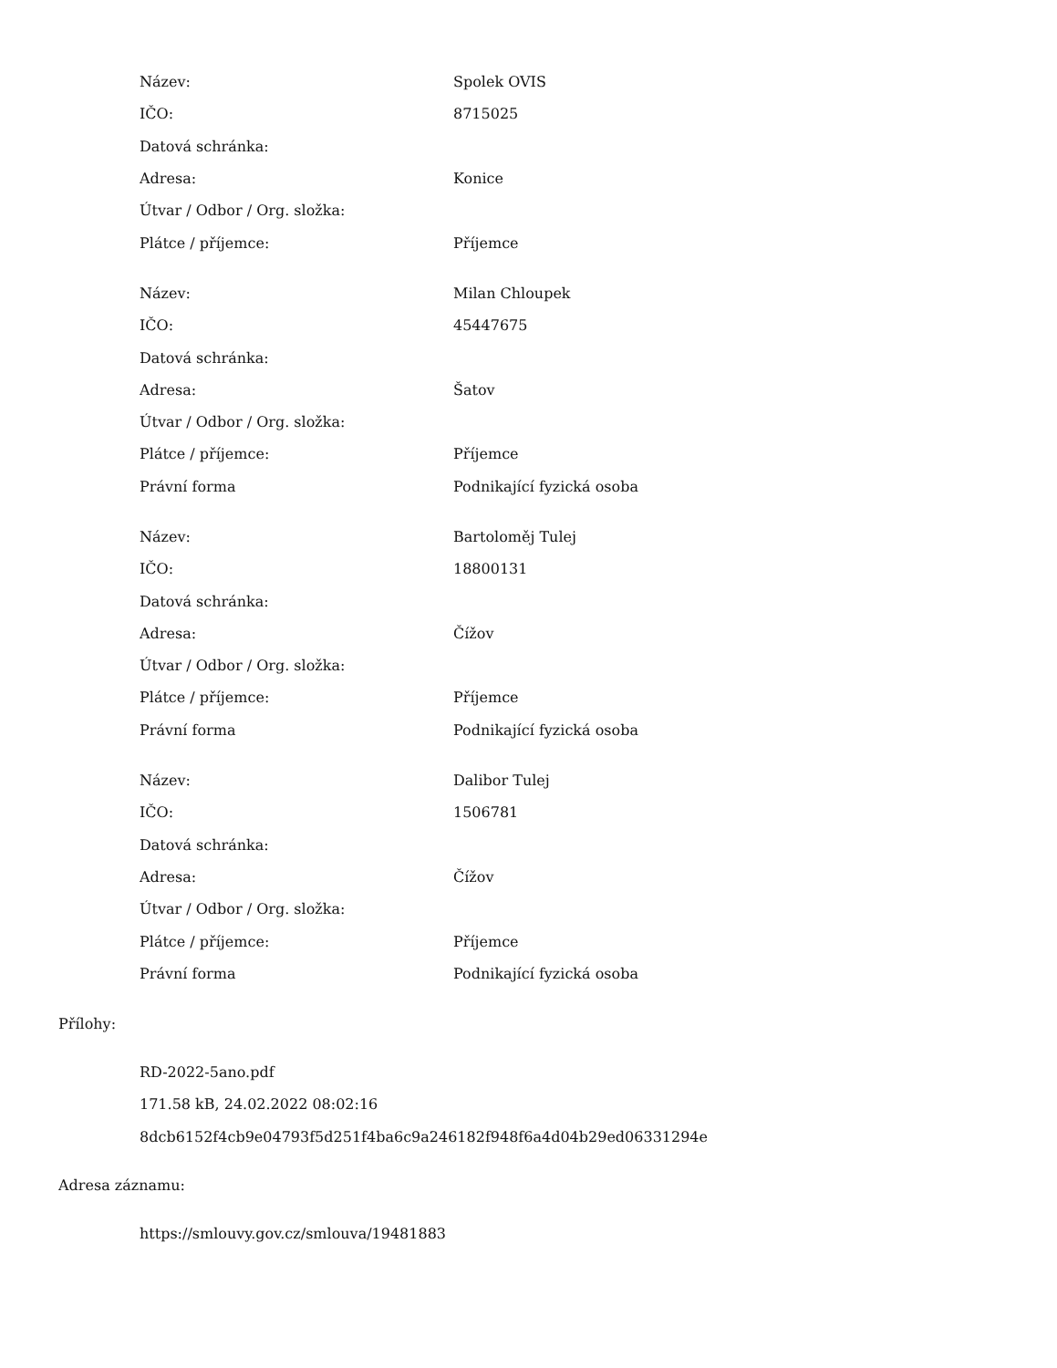| Název: | Spolek OVIS |
| IČO: | 8715025 |
| Datová schránka: | |
| Adresa: | Konice |
| Útvar / Odbor / Org. složka: | |
| Plátce / příjemce: | Příjemce |
| Název: | Milan Chloupek |
| IČO: | 45447675 |
| Datová schránka: | |
| Adresa: | Šatov |
| Útvar / Odbor / Org. složka: | |
| Plátce / příjemce: | Příjemce |
| Právní forma | Podnikající fyzická osoba |
| Název: | Bartoloměj Tulej |
| IČO: | 18800131 |
| Datová schránka: | |
| Adresa: | Čížov |
| Útvar / Odbor / Org. složka: | |
| Plátce / příjemce: | Příjemce |
| Právní forma | Podnikající fyzická osoba |
| Název: | Dalibor Tulej |
| IČO: | 1506781 |
| Datová schránka: | |
| Adresa: | Čížov |
| Útvar / Odbor / Org. složka: | |
| Plátce / příjemce: | Příjemce |
| Právní forma | Podnikající fyzická osoba |
Přílohy:
RD-2022-5ano.pdf
171.58 kB, 24.02.2022 08:02:16
8dcb6152f4cb9e04793f5d251f4ba6c9a246182f948f6a4d04b29ed06331294e
Adresa záznamu:
https://smlouvy.gov.cz/smlouva/19481883